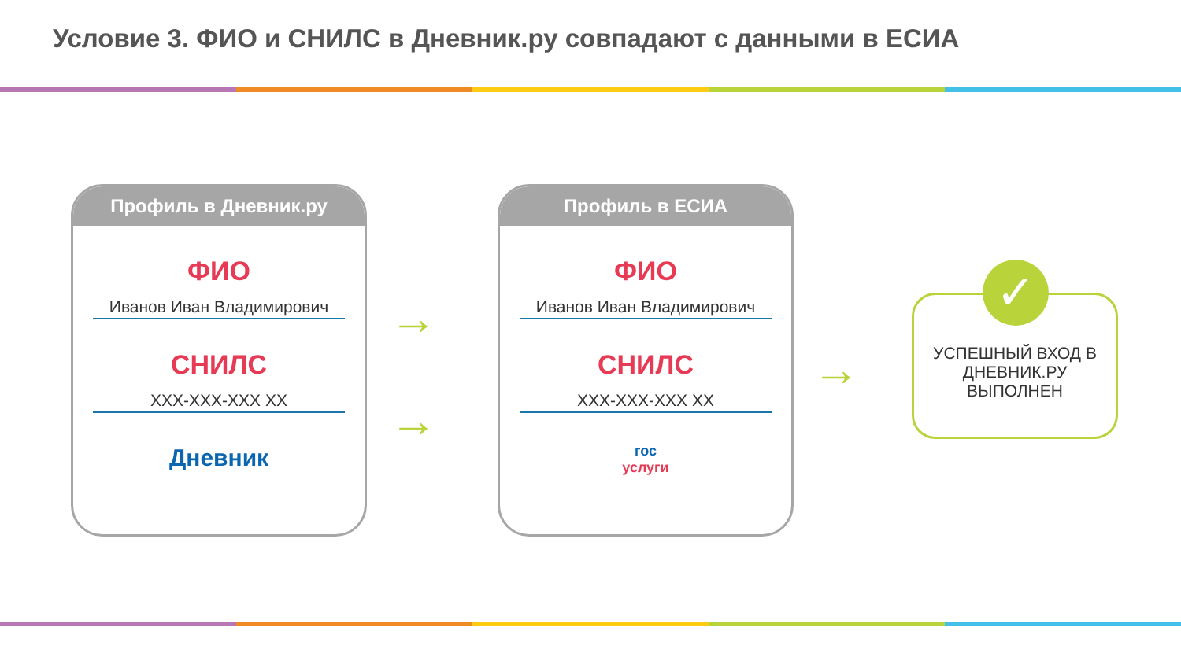Условие 3. ФИО и СНИЛС в Дневник.ру совпадают с данными в ЕСИА
Профиль в Дневник.ру
ФИО
Иванов Иван Владимирович
СНИЛС
XXX-XXX-XXX XX
Дневник
→
→
Профиль в ЕСИА
ФИО
Иванов Иван Владимирович
СНИЛС
XXX-XXX-XXX XX
гос
услуги
→
УСПЕШНЫЙ ВХОД В
ДНЕВНИК.РУ
ВЫПОЛНЕН
✓